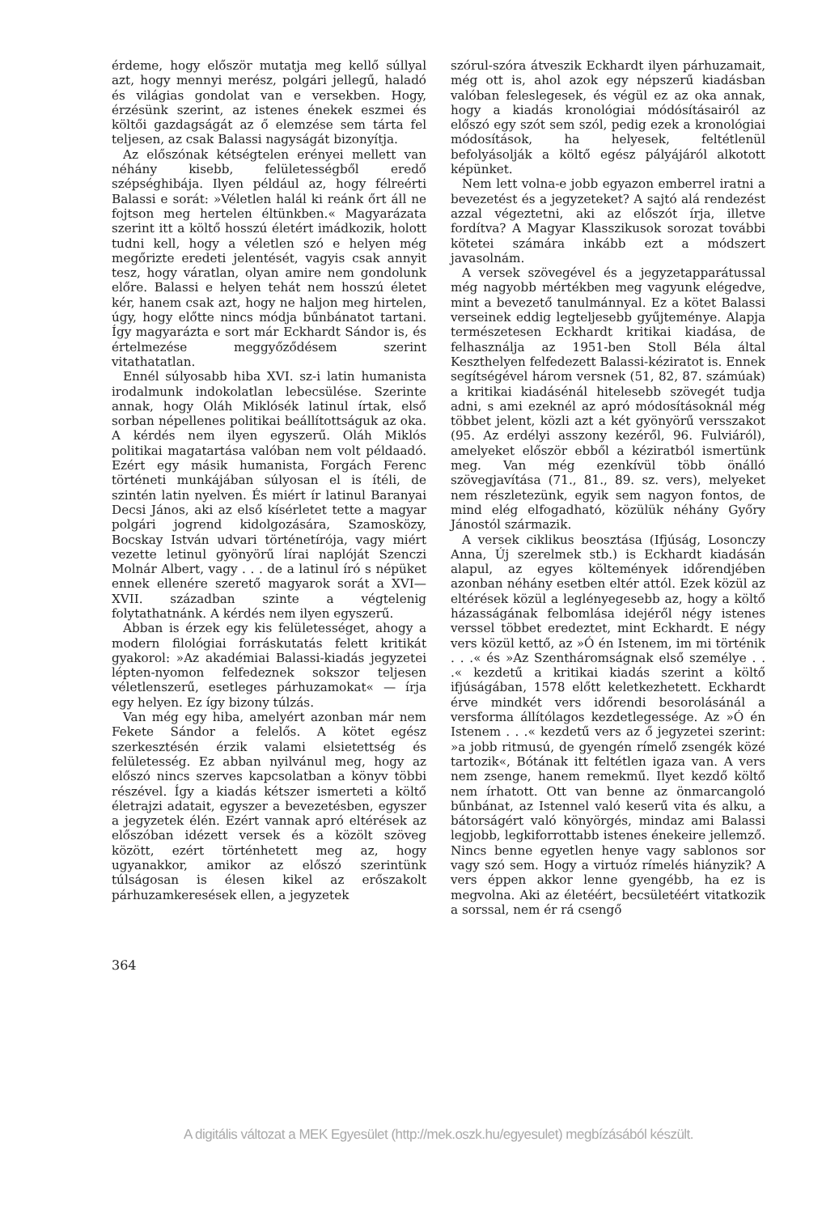érdeme, hogy először mutatja meg kellő súllyal azt, hogy mennyi merész, polgári jellegű, haladó és világias gondolat van e versekben. Hogy, érzésünk szerint, az istenes énekek eszmei és költői gazdagságát az ő elemzése sem tárta fel teljesen, az csak Balassi nagyságát bizonyítja.
Az előszónak kétségtelen erényei mellett van néhány kisebb, felületességből eredő szépséghibája. Ilyen például az, hogy félreérti Balassi e sorát: »Véletlen halál ki reánk őrt áll ne fojtson meg hertelen éltünkben.« Magyarázata szerint itt a költő hosszú életért imádkozik, holott tudni kell, hogy a véletlen szó e helyen még megőrizte eredeti jelentését, vagyis csak annyit tesz, hogy váratlan, olyan amire nem gondolunk előre. Balassi e helyen tehát nem hosszú életet kér, hanem csak azt, hogy ne haljon meg hirtelen, úgy, hogy előtte nincs módja bűnbánatot tartani. Így magyarázta e sort már Eckhardt Sándor is, és értelmezése meggyőződésem szerint vitathatatlan.
Ennél súlyosabb hiba XVI. sz-i latin humanista irodalmunk indokolatlan lebecsülése. Szerinte annak, hogy Oláh Miklósék latinul írtak, első sorban népellenes politikai beállítottságuk az oka. A kérdés nem ilyen egyszerű. Oláh Miklós politikai magatartása valóban nem volt példaadó. Ezért egy másik humanista, Forgách Ferenc történeti munkájában súlyosan el is ítéli, de szintén latin nyelven. És miért ír latinul Baranyai Decsi János, aki az első kísérletet tette a magyar polgári jogrend kidolgozására, Szamosközy, Bocskay István udvari történetírója, vagy miért vezette letinul gyönyörű lírai naplóját Szenczi Molnár Albert, vagy . . . de a latinul író s népüket ennek ellenére szerető magyarok sorát a XVI—XVII. században szinte a végtelenig folytathatnánk. A kérdés nem ilyen egyszerű.
Abban is érzek egy kis felületességet, ahogy a modern filológiai forráskutatás felett kritikát gyakorol: »Az akadémiai Balassi-kiadás jegyzetei lépten-nyomon felfedeznek sokszor teljesen véletlenszerű, esetleges párhuzamokat« — írja egy helyen. Ez így bizony túlzás.
Van még egy hiba, amelyért azonban már nem Fekete Sándor a felelős. A kötet egész szerkesztésén érzik valami elsietettség és felületesség. Ez abban nyilvánul meg, hogy az előszó nincs szerves kapcsolatban a könyv többi részével. Így a kiadás kétszer ismerteti a költő életrajzi adatait, egyszer a bevezetésben, egyszer a jegyzetek élén. Ezért vannak apró eltérések az előszóban idézett versek és a közölt szöveg között, ezért történhetett meg az, hogy ugyanakkor, amikor az előszó szerintünk túlságosan is élesen kikel az erőszakolt párhuzamkeresések ellen, a jegyzetek
szórul-szóra átveszik Eckhardt ilyen párhuzamait, még ott is, ahol azok egy népszerű kiadásban valóban feleslegesek, és végül ez az oka annak, hogy a kiadás kronológiai módósításairól az előszó egy szót sem szól, pedig ezek a kronológiai módosítások, ha helyesek, feltétlenül befolyásolják a költő egész pályájáról alkotott képünket.
Nem lett volna-e jobb egyazon emberrel iratni a bevezetést és a jegyzeteket? A sajtó alá rendezést azzal végeztetni, aki az előszót írja, illetve fordítva? A Magyar Klasszikusok sorozat további kötetei számára inkább ezt a módszert javasolnám.
A versek szövegével és a jegyzetapparátussal még nagyobb mértékben meg vagyunk elégedve, mint a bevezető tanulmánnyal. Ez a kötet Balassi verseinek eddig legteljesebb gyűjteménye. Alapja természetesen Eckhardt kritikai kiadása, de felhasználja az 1951-ben Stoll Béla által Keszthelyen felfedezett Balassi-kéziratot is. Ennek segítségével három versnek (51, 82, 87. számúak) a kritikai kiadásénál hitelesebb szövegét tudja adni, s ami ezeknél az apró módosításoknál még többet jelent, közli azt a két gyönyörű versszakot (95. Az erdélyi asszony kezéről, 96. Fulviáról), amelyeket először ebből a kéziratból ismertünk meg. Van még ezenkívül több önálló szövegjavítása (71., 81., 89. sz. vers), melyeket nem részletezünk, egyik sem nagyon fontos, de mind elég elfogadható, közülük néhány Győry Jánostól származik.
A versek ciklikus beosztása (Ifjúság, Losonczy Anna, Új szerelmek stb.) is Eckhardt kiadásán alapul, az egyes költemények időrendjében azonban néhány esetben eltér attól. Ezek közül az eltérések közül a leglényegesebb az, hogy a költő házasságának felbomlása idejéről négy istenes verssel többet eredeztet, mint Eckhardt. E négy vers közül kettő, az »Ó én Istenem, im mi történik . . .« és »Az Szentháromságnak első személye . . .« kezdetű a kritikai kiadás szerint a költő ifjúságában, 1578 előtt keletkezhetett. Eckhardt érve mindkét vers időrendi besorolásánál a versforma állítólagos kezdetlegessége. Az »Ó én Istenem . . .« kezdetű vers az ő jegyzetei szerint: »a jobb ritmusú, de gyengén rímelő zsengék közé tartozik«, Bótának itt feltétlen igaza van. A vers nem zsenge, hanem remekmű. Ilyet kezdő költő nem írhatott. Ott van benne az önmarcangoló bűnbánat, az Istennel való keserű vita és alku, a bátorságért való könyörgés, mindaz ami Balassi legjobb, legkiforrottabb istenes énekeire jellemző. Nincs benne egyetlen henye vagy sablonos sor vagy szó sem. Hogy a virtuóz rímelés hiányzik? A vers éppen akkor lenne gyengébb, ha ez is megvolna. Aki az életéért, becsületéért vitatkozik a sorssal, nem ér rá csengő
364
A digitális változat a MEK Egyesület (http://mek.oszk.hu/egyesulet) megbízásából készült.